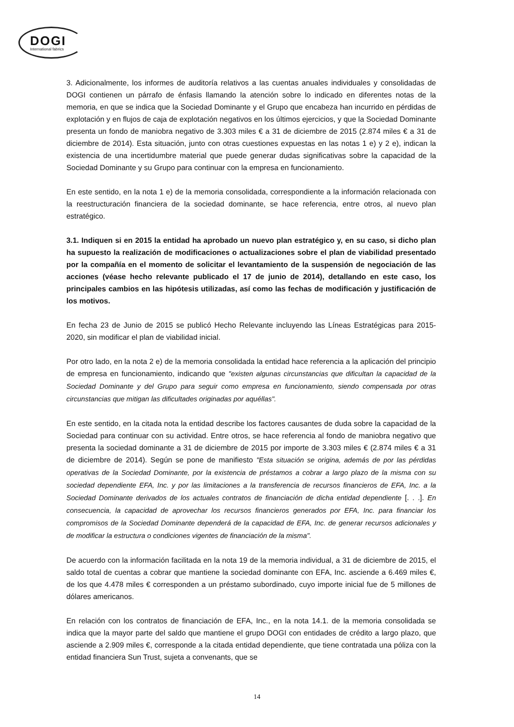DOGI
International fabrics
3. Adicionalmente, los informes de auditoría relativos a las cuentas anuales individuales y consolidadas de DOGI contienen un párrafo de énfasis llamando la atención sobre lo indicado en diferentes notas de la memoria, en que se indica que la Sociedad Dominante y el Grupo que encabeza han incurrido en pérdidas de explotación y en flujos de caja de explotación negativos en los últimos ejercicios, y que la Sociedad Dominante presenta un fondo de maniobra negativo de 3.303 miles € a 31 de diciembre de 2015 (2.874 miles € a 31 de diciembre de 2014). Esta situación, junto con otras cuestiones expuestas en las notas 1 e) y 2 e), indican la existencia de una incertidumbre material que puede generar dudas significativas sobre la capacidad de la Sociedad Dominante y su Grupo para continuar con la empresa en funcionamiento.
En este sentido, en la nota 1 e) de la memoria consolidada, correspondiente a la información relacionada con la reestructuración financiera de la sociedad dominante, se hace referencia, entre otros, al nuevo plan estratégico.
3.1. Indiquen si en 2015 la entidad ha aprobado un nuevo plan estratégico y, en su caso, si dicho plan ha supuesto la realización de modificaciones o actualizaciones sobre el plan de viabilidad presentado por la compañía en el momento de solicitar el levantamiento de la suspensión de negociación de las acciones (véase hecho relevante publicado el 17 de junio de 2014), detallando en este caso, los principales cambios en las hipótesis utilizadas, así como las fechas de modificación y justificación de los motivos.
En fecha 23 de Junio de 2015 se publicó Hecho Relevante incluyendo las Líneas Estratégicas para 2015-2020, sin modificar el plan de viabilidad inicial.
Por otro lado, en la nota 2 e) de la memoria consolidada la entidad hace referencia a la aplicación del principio de empresa en funcionamiento, indicando que "existen algunas circunstancias que dificultan la capacidad de la Sociedad Dominante y del Grupo para seguir como empresa en funcionamiento, siendo compensada por otras circunstancias que mitigan las dificultades originadas por aquéllas".
En este sentido, en la citada nota la entidad describe los factores causantes de duda sobre la capacidad de la Sociedad para continuar con su actividad. Entre otros, se hace referencia al fondo de maniobra negativo que presenta la sociedad dominante a 31 de diciembre de 2015 por importe de 3.303 miles € (2.874 miles € a 31 de diciembre de 2014). Según se pone de manifiesto "Esta situación se origina, además de por las pérdidas operativas de la Sociedad Dominante, por la existencia de préstamos a cobrar a largo plazo de la misma con su sociedad dependiente EFA, Inc. y por las limitaciones a la transferencia de recursos financieros de EFA, Inc. a la Sociedad Dominante derivados de los actuales contratos de financiación de dicha entidad dependiente [. . .]. En consecuencia, la capacidad de aprovechar los recursos financieros generados por EFA, Inc. para financiar los compromisos de la Sociedad Dominante dependerá de la capacidad de EFA, Inc. de generar recursos adicionales y de modificar la estructura o condiciones vigentes de financiación de la misma".
De acuerdo con la información facilitada en la nota 19 de la memoria individual, a 31 de diciembre de 2015, el saldo total de cuentas a cobrar que mantiene la sociedad dominante con EFA, Inc. asciende a 6.469 miles €, de los que 4.478 miles € corresponden a un préstamo subordinado, cuyo importe inicial fue de 5 millones de dólares americanos.
En relación con los contratos de financiación de EFA, Inc., en la nota 14.1. de la memoria consolidada se indica que la mayor parte del saldo que mantiene el grupo DOGI con entidades de crédito a largo plazo, que asciende a 2.909 miles €, corresponde a la citada entidad dependiente, que tiene contratada una póliza con la entidad financiera Sun Trust, sujeta a convenants, que se
14